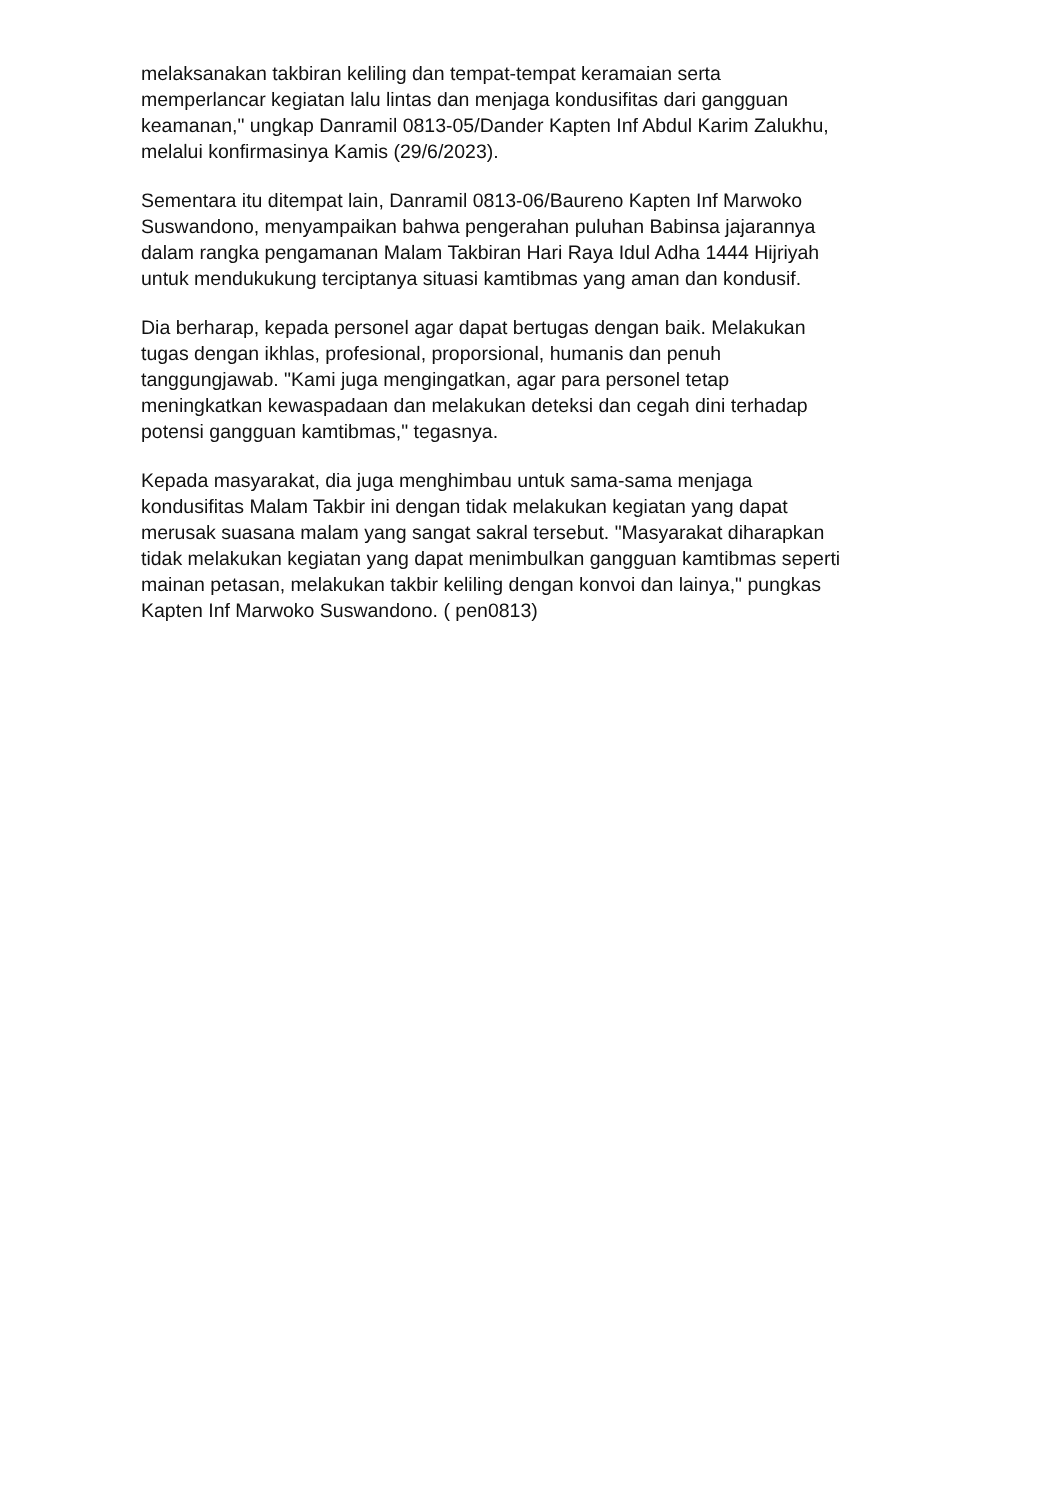melaksanakan takbiran keliling dan tempat-tempat keramaian serta
memperlancar kegiatan lalu lintas dan menjaga kondusifitas dari gangguan
keamanan," ungkap Danramil 0813-05/Dander Kapten Inf Abdul Karim Zalukhu,
melalui konfirmasinya Kamis (29/6/2023).
Sementara itu ditempat lain, Danramil 0813-06/Baureno Kapten Inf Marwoko
Suswandono, menyampaikan bahwa pengerahan puluhan Babinsa jajarannya
dalam rangka pengamanan Malam Takbiran Hari Raya Idul Adha 1444 Hijriyah
untuk mendukukung terciptanya situasi kamtibmas yang aman dan kondusif.
Dia berharap, kepada personel agar dapat bertugas dengan baik. Melakukan
tugas dengan ikhlas, profesional, proporsional, humanis dan penuh
tanggungjawab. "Kami juga mengingatkan, agar para personel tetap
meningkatkan kewaspadaan dan melakukan deteksi dan cegah dini terhadap
potensi gangguan kamtibmas," tegasnya.
Kepada masyarakat, dia juga menghimbau untuk sama-sama menjaga
kondusifitas Malam Takbir ini dengan tidak melakukan kegiatan yang dapat
merusak suasana malam yang sangat sakral tersebut. "Masyarakat diharapkan
tidak melakukan kegiatan yang dapat menimbulkan gangguan kamtibmas seperti
mainan petasan, melakukan takbir keliling dengan konvoi dan lainya," pungkas
Kapten Inf Marwoko Suswandono. ( pen0813)